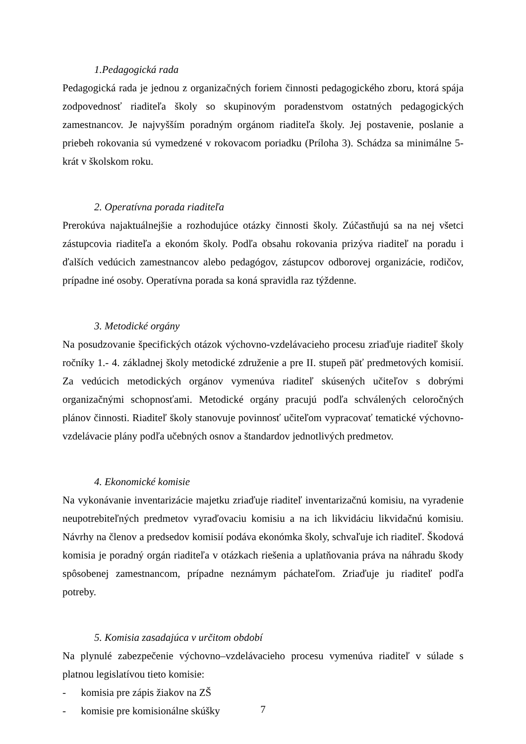1.Pedagogická rada
Pedagogická rada je jednou z organizačných foriem činnosti pedagogického zboru, ktorá spája zodpovednosť riaditeľa školy so skupinovým poradenstvom ostatných pedagogických zamestnancov. Je najvyšším poradným orgánom riaditeľa školy. Jej postavenie, poslanie a priebeh rokovania sú vymedzené v rokovacom poriadku (Príloha 3). Schádza sa minimálne 5- krát v školskom roku.
2. Operatívna porada riaditeľa
Prerokúva najaktuálnejšie a rozhodujúce otázky činnosti školy. Zúčastňujú sa na nej všetci zástupcovia riaditeľa a ekonóm školy. Podľa obsahu rokovania prizýva riaditeľ na poradu i ďalších vedúcich zamestnancov alebo pedagógov, zástupcov odborovej organizácie, rodičov, prípadne iné osoby. Operatívna porada sa koná spravidla raz týždenne.
3. Metodické orgány
Na posudzovanie špecifických otázok výchovno-vzdelávacieho procesu zriaďuje riaditeľ školy ročníky 1.- 4. základnej školy metodické združenie a pre II. stupeň päť predmetových komisií. Za vedúcich metodických orgánov vymenúva riaditeľ skúsených učiteľov s dobrými organizačnými schopnosťami. Metodické orgány pracujú podľa schválených celoročných plánov činnosti. Riaditeľ školy stanovuje povinnosť učiteľom vypracovať tematické výchovno-vzdelávacie plány podľa učebných osnov a štandardov jednotlivých predmetov.
4. Ekonomické komisie
Na vykonávanie inventarizácie majetku zriaďuje riaditeľ inventarizačnú komisiu, na vyradenie neupotrebiteľných predmetov vyraďovaciu komisiu a na ich likvidáciu likvidačnú komisiu. Návrhy na členov a predsedov komisií podáva ekonómka školy, schvaľuje ich riaditeľ. Škodová komisia je poradný orgán riaditeľa v otázkach riešenia a uplatňovania práva na náhradu škody spôsobenej zamestnancom, prípadne neznámym páchateľom. Zriaďuje ju riaditeľ podľa potreby.
5. Komisia zasadajúca v určitom období
Na plynulé zabezpečenie výchovno–vzdelávacieho procesu vymenúva riaditeľ v súlade s platnou legislatívou tieto komisie:
- komisia pre zápis žiakov na ZŠ
- komisie pre komisionálne skúšky
7